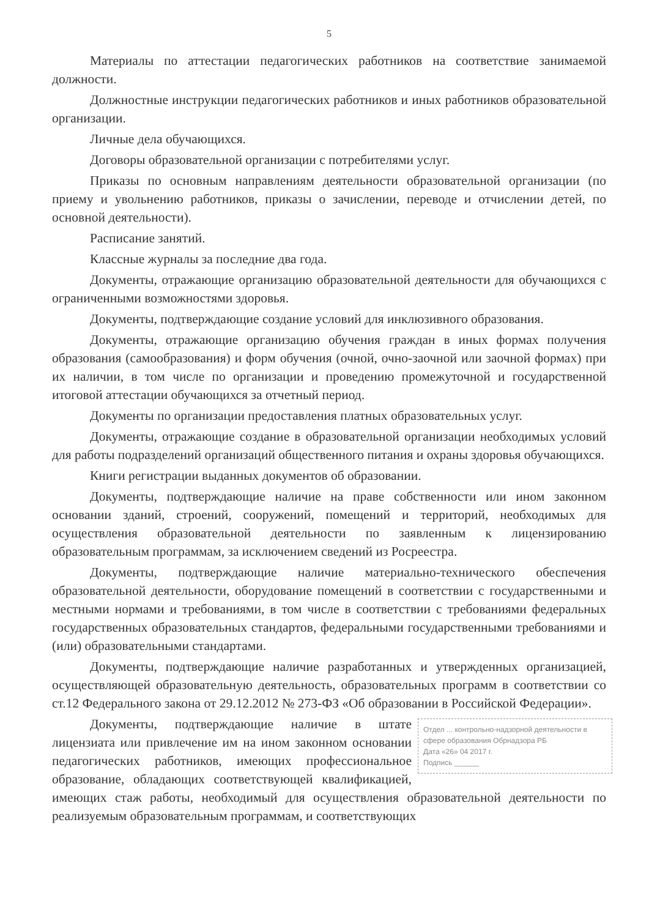5
Материалы по аттестации педагогических работников на соответствие занимаемой должности.
Должностные инструкции педагогических работников и иных работников образовательной организации.
Личные дела обучающихся.
Договоры образовательной организации с потребителями услуг.
Приказы по основным направлениям деятельности образовательной организации (по приему и увольнению работников, приказы о зачислении, переводе и отчислении детей, по основной деятельности).
Расписание занятий.
Классные журналы за последние два года.
Документы, отражающие организацию образовательной деятельности для обучающихся с ограниченными возможностями здоровья.
Документы, подтверждающие создание условий для инклюзивного образования.
Документы, отражающие организацию обучения граждан в иных формах получения образования (самообразования) и форм обучения (очной, очно-заочной или заочной формах) при их наличии, в том числе по организации и проведению промежуточной и государственной итоговой аттестации обучающихся за отчетный период.
Документы по организации предоставления платных образовательных услуг.
Документы, отражающие создание в образовательной организации необходимых условий для работы подразделений организаций общественного питания и охраны здоровья обучающихся.
Книги регистрации выданных документов об образовании.
Документы, подтверждающие наличие на праве собственности или ином законном основании зданий, строений, сооружений, помещений и территорий, необходимых для осуществления образовательной деятельности по заявленным к лицензированию образовательным программам, за исключением сведений из Росреестра.
Документы, подтверждающие наличие материально-технического обеспечения образовательной деятельности, оборудование помещений в соответствии с государственными и местными нормами и требованиями, в том числе в соответствии с требованиями федеральных государственных образовательных стандартов, федеральными государственными требованиями и (или) образовательными стандартами.
Документы, подтверждающие наличие разработанных и утвержденных организацией, осуществляющей образовательную деятельность, образовательных программ в соответствии со ст.12 Федерального закона от 29.12.2012 № 273-ФЗ «Об образовании в Российской Федерации».
Отдел ... контрольно-надзорной деятельности в сфере образования Обрнадзора РБ
Дата «26» 04 2017 г.
Подпись ______
Документы, подтверждающие наличие в штате лицензиата или привлечение им на ином законном основании педагогических работников, имеющих профессиональное образование, обладающих соответствующей квалификацией, имеющих стаж работы, необходимый для осуществления образовательной деятельности по реализуемым образовательным программам, и соответствующих